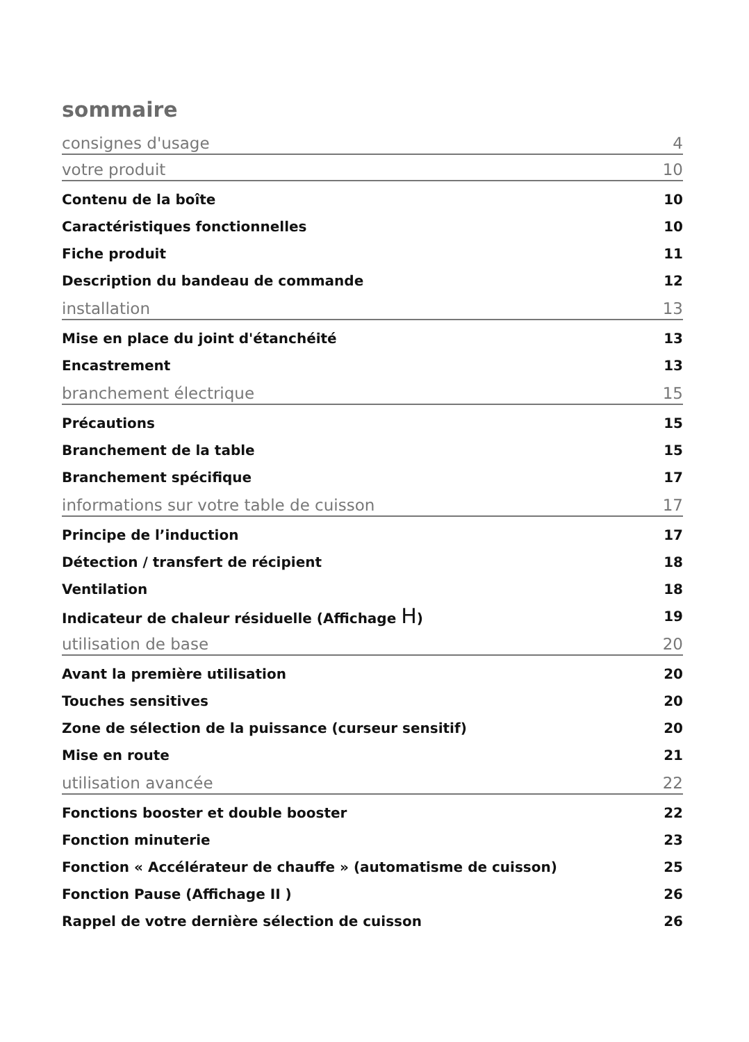sommaire
consignes d'usage 4
votre produit 10
Contenu de la boîte 10
Caractéristiques fonctionnelles 10
Fiche produit 11
Description du bandeau de commande 12
installation 13
Mise en place du joint d'étanchéité 13
Encastrement 13
branchement électrique 15
Précautions 15
Branchement de la table 15
Branchement spécifique 17
informations sur votre table de cuisson 17
Principe de l’induction 17
Détection / transfert de récipient 18
Ventilation 18
Indicateur de chaleur résiduelle (Affichage H) 19
utilisation de base 20
Avant la première utilisation 20
Touches sensitives 20
Zone de sélection de la puissance (curseur sensitif) 20
Mise en route 21
utilisation avancée 22
Fonctions booster et double booster 22
Fonction minuterie 23
Fonction « Accélérateur de chauffe » (automatisme de cuisson) 25
Fonction Pause (Affichage II ) 26
Rappel de votre dernière sélection de cuisson 26